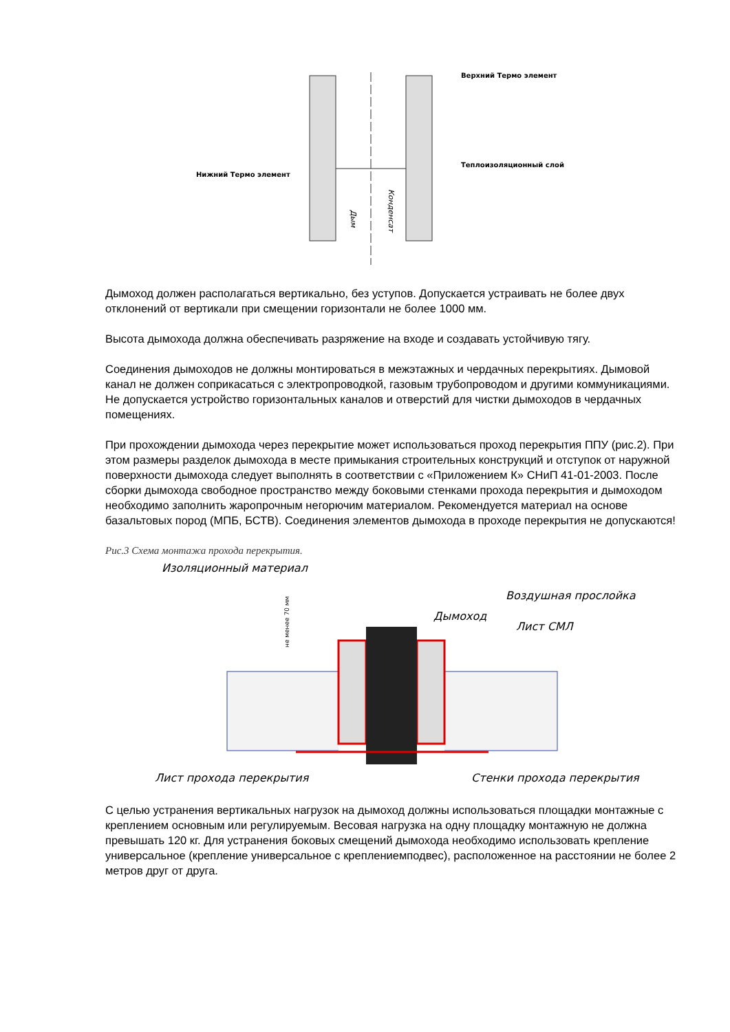Верхний Термо элемент
Теплоизоляционный слой
Нижний Термо элемент
Дым
Конденсат
Дымоход должен располагаться вертикально, без уступов. Допускается устраивать не более двух отклонений от вертикали при смещении горизонтали не более 1000 мм.
Высота дымохода должна обеспечивать разряжение на входе и создавать устойчивую тягу.
Соединения дымоходов не должны монтироваться в межэтажных и чердачных перекрытиях. Дымовой канал не должен соприкасаться с электропроводкой, газовым трубопроводом и другими коммуникациями. Не допускается устройство горизонтальных каналов и отверстий для чистки дымоходов в чердачных помещениях.
При прохождении дымохода через перекрытие может использоваться проход перекрытия ППУ (рис.2). При этом размеры разделок дымохода в месте примыкания строительных конструкций и отступок от наружной поверхности дымохода следует выполнять в соответствии с «Приложением К» СНиП 41-01-2003. После сборки дымохода свободное пространство между боковыми стенками прохода перекрытия и дымоходом необходимо заполнить жаропрочным негорючим материалом. Рекомендуется материал на основе базальтовых пород (МПБ, БСТВ). Соединения элементов дымохода в проходе перекрытия не допускаются!
Рис.3 Схема монтажа прохода перекрытия.
Изоляционный материал
Дымоход
Воздушная прослойка
Лист СМЛ
Лист прохода перекрытия
Стенки прохода перекрытия
не менее 70 мм
С целью устранения вертикальных нагрузок на дымоход должны использоваться площадки монтажные с креплением основным или регулируемым. Весовая нагрузка на одну площадку монтажную не должна превышать 120 кг. Для устранения боковых смещений дымохода необходимо использовать крепление универсальное (крепление универсальное с креплениемподвес), расположенное на расстоянии не более 2 метров друг от друга.